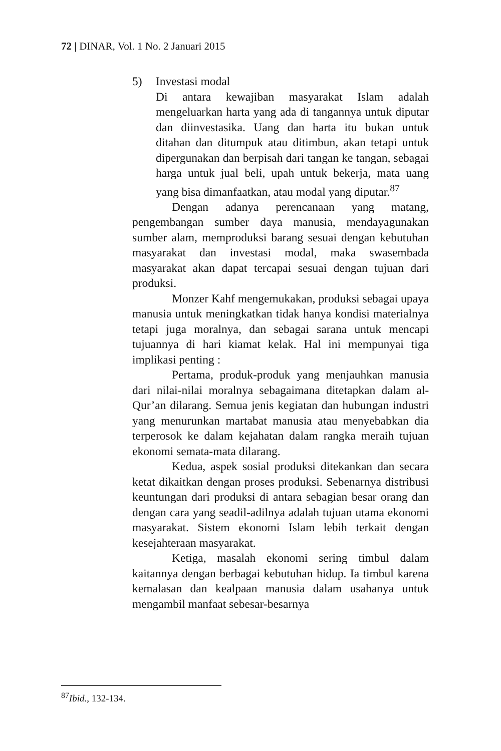72 | DINAR, Vol. 1 No. 2 Januari 2015
5) Investasi modal
Di antara kewajiban masyarakat Islam adalah mengeluarkan harta yang ada di tangannya untuk diputar dan diinvestasika. Uang dan harta itu bukan untuk ditahan dan ditumpuk atau ditimbun, akan tetapi untuk dipergunakan dan berpisah dari tangan ke tangan, sebagai harga untuk jual beli, upah untuk bekerja, mata uang yang bisa dimanfaatkan, atau modal yang diputar.<sup>87</sup>
Dengan adanya perencanaan yang matang, pengembangan sumber daya manusia, mendayagunakan sumber alam, memproduksi barang sesuai dengan kebutuhan masyarakat dan investasi modal, maka swasembada masyarakat akan dapat tercapai sesuai dengan tujuan dari produksi.
Monzer Kahf mengemukakan, produksi sebagai upaya manusia untuk meningkatkan tidak hanya kondisi materialnya tetapi juga moralnya, dan sebagai sarana untuk mencapi tujuannya di hari kiamat kelak. Hal ini mempunyai tiga implikasi penting :
Pertama, produk-produk yang menjauhkan manusia dari nilai-nilai moralnya sebagaimana ditetapkan dalam al-Qur’an dilarang. Semua jenis kegiatan dan hubungan industri yang menurunkan martabat manusia atau menyebabkan dia terperosok ke dalam kejahatan dalam rangka meraih tujuan ekonomi semata-mata dilarang.
Kedua, aspek sosial produksi ditekankan dan secara ketat dikaitkan dengan proses produksi. Sebenarnya distribusi keuntungan dari produksi di antara sebagian besar orang dan dengan cara yang seadil-adilnya adalah tujuan utama ekonomi masyarakat. Sistem ekonomi Islam lebih terkait dengan kesejahteraan masyarakat.
Ketiga, masalah ekonomi sering timbul dalam kaitannya dengan berbagai kebutuhan hidup. Ia timbul karena kemalasan dan kealpaan manusia dalam usahanya untuk mengambil manfaat sebesar-besarnya
<sup>87</sup> Ibid., 132-134.